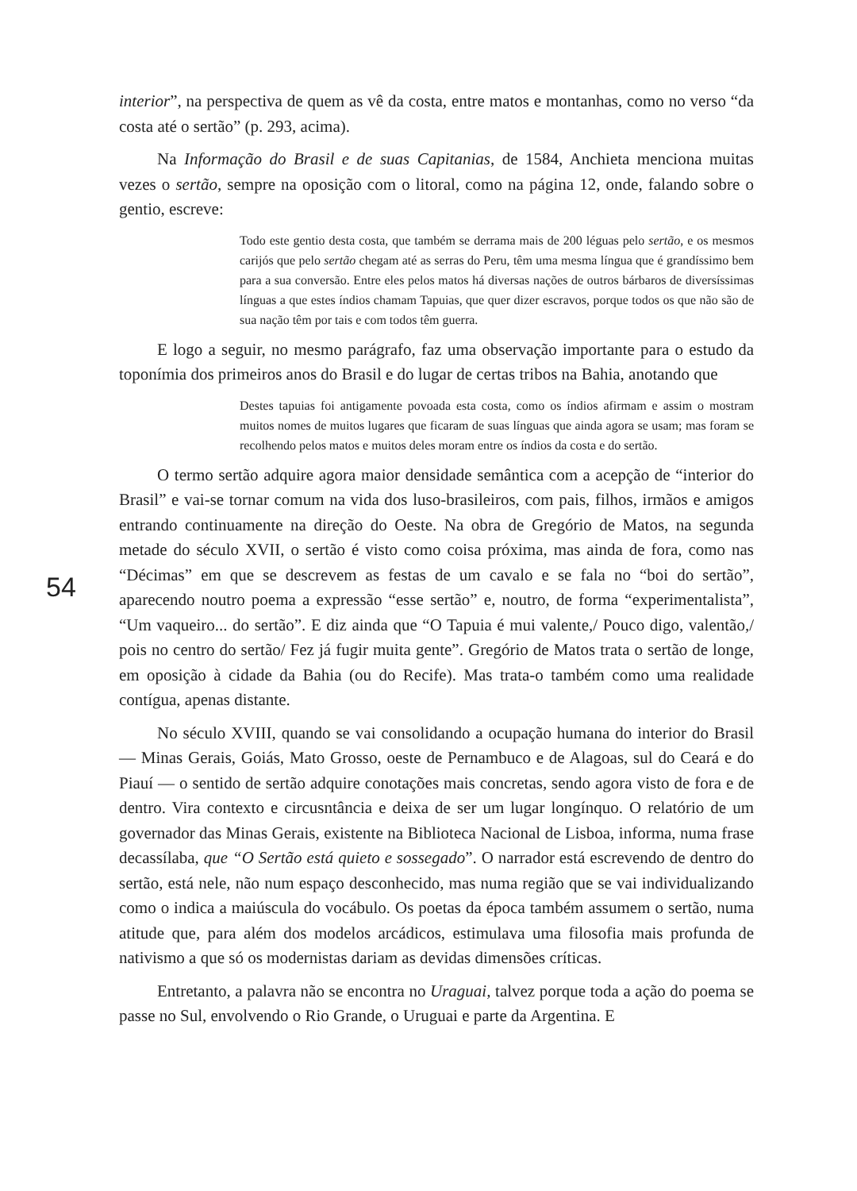54
interior”, na perspectiva de quem as vê da costa, entre matos e montanhas, como no verso “da costa até o sertão” (p. 293, acima).
Na Informação do Brasil e de suas Capitanias, de 1584, Anchieta menciona muitas vezes o sertão, sempre na oposição com o litoral, como na página 12, onde, falando sobre o gentio, escreve:
Todo este gentio desta costa, que também se derrama mais de 200 léguas pelo sertão, e os mesmos carijós que pelo sertão chegam até as serras do Peru, têm uma mesma língua que é grandíssimo bem para a sua conversão. Entre eles pelos matos há diversas nações de outros bárbaros de diversíssimas línguas a que estes índios chamam Tapuias, que quer dizer escravos, porque todos os que não são de sua nação têm por tais e com todos têm guerra.
E logo a seguir, no mesmo parágrafo, faz uma observação importante para o estudo da toponímia dos primeiros anos do Brasil e do lugar de certas tribos na Bahia, anotando que
Destes tapuias foi antigamente povoada esta costa, como os índios afirmam e assim o mostram muitos nomes de muitos lugares que ficaram de suas línguas que ainda agora se usam; mas foram se recolhendo pelos matos e muitos deles moram entre os índios da costa e do sertão.
O termo sertão adquire agora maior densidade semântica com a acepção de “interior do Brasil” e vai-se tornar comum na vida dos luso-brasileiros, com pais, filhos, irmãos e amigos entrando continuamente na direção do Oeste. Na obra de Gregório de Matos, na segunda metade do século XVII, o sertão é visto como coisa próxima, mas ainda de fora, como nas “Décimas” em que se descrevem as festas de um cavalo e se fala no “boi do sertão”, aparecendo noutro poema a expressão “esse sertão” e, noutro, de forma “experimentalista”, “Um vaqueiro... do sertão”. E diz ainda que “O Tapuia é mui valente,/ Pouco digo, valentão,/ pois no centro do sertão/ Fez já fugir muita gente”. Gregório de Matos trata o sertão de longe, em oposição à cidade da Bahia (ou do Recife). Mas trata-o também como uma realidade contígua, apenas distante.
No século XVIII, quando se vai consolidando a ocupação humana do interior do Brasil — Minas Gerais, Goiás, Mato Grosso, oeste de Pernambuco e de Alagoas, sul do Ceará e do Piauí — o sentido de sertão adquire conotações mais concretas, sendo agora visto de fora e de dentro. Vira contexto e circusntância e deixa de ser um lugar longínquo. O relatório de um governador das Minas Gerais, existente na Biblioteca Nacional de Lisboa, informa, numa frase decassílaba, que “O Sertão está quieto e sossegado”. O narrador está escrevendo de dentro do sertão, está nele, não num espaço desconhecido, mas numa região que se vai individualizando como o indica a maiúscula do vocábulo. Os poetas da época também assumem o sertão, numa atitude que, para além dos modelos arcádicos, estimulava uma filosofia mais profunda de nativismo a que só os modernistas dariam as devidas dimensões críticas.
Entretanto, a palavra não se encontra no Uraguai, talvez porque toda a ação do poema se passe no Sul, envolvendo o Rio Grande, o Uruguai e parte da Argentina. E